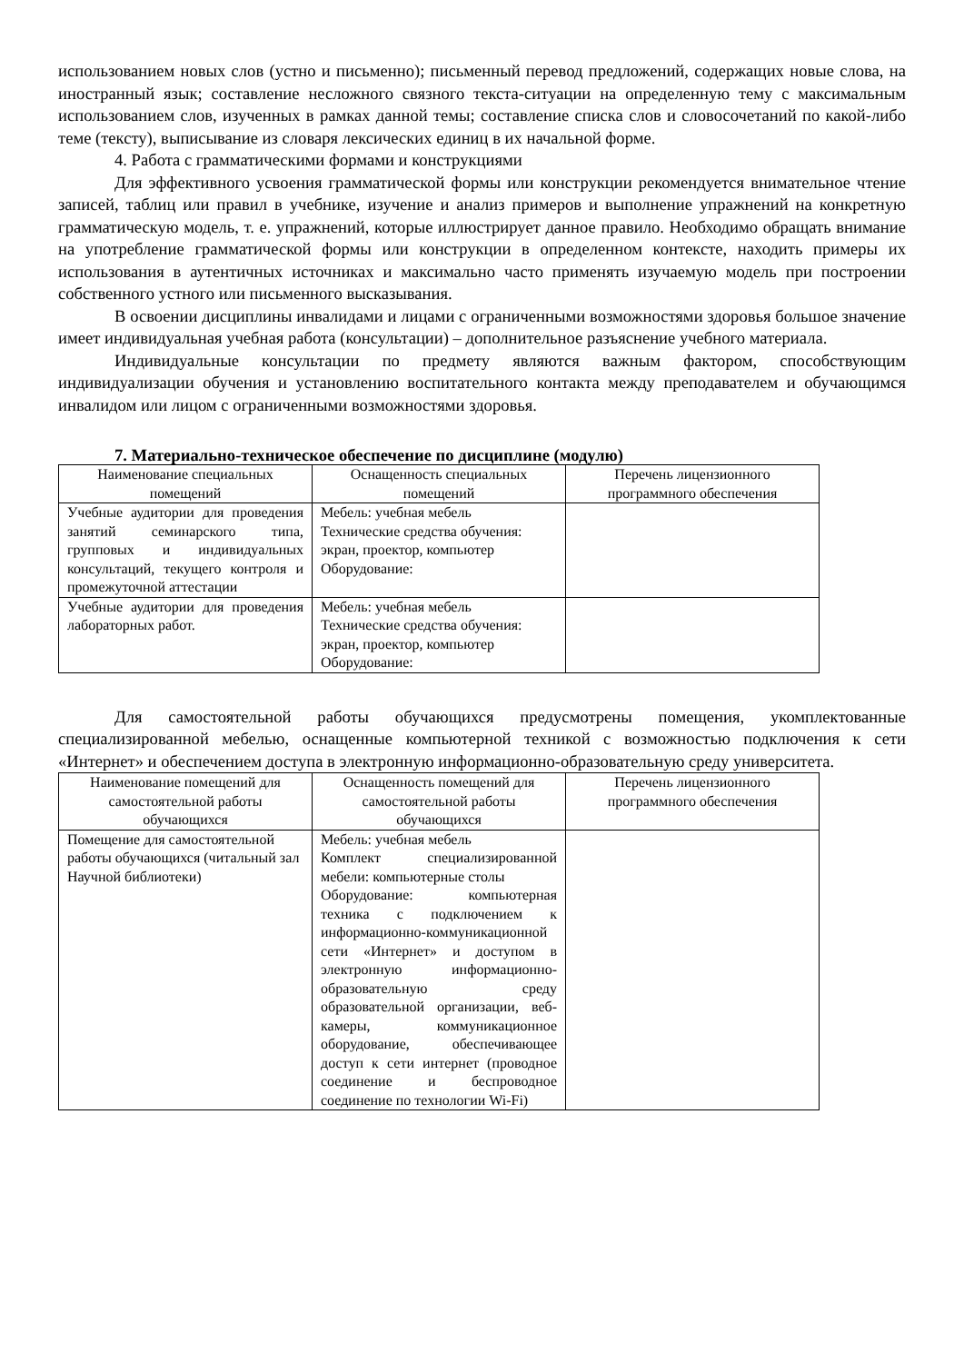использованием новых слов (устно и письменно); письменный перевод предложений, содержащих новые слова, на иностранный язык; составление несложного связного текста-ситуации на определенную тему с максимальным использованием слов, изученных в рамках данной темы; составление списка слов и словосочетаний по какой-либо теме (тексту), выписывание из словаря лексических единиц в их начальной форме.
4. Работа с грамматическими формами и конструкциями
Для эффективного усвоения грамматической формы или конструкции рекомендуется внимательное чтение записей, таблиц или правил в учебнике, изучение и анализ примеров и выполнение упражнений на конкретную грамматическую модель, т. е. упражнений, которые иллюстрирует данное правило. Необходимо обращать внимание на употребление грамматической формы или конструкции в определенном контексте, находить примеры их использования в аутентичных источниках и максимально часто применять изучаемую модель при построении собственного устного или письменного высказывания.
В освоении дисциплины инвалидами и лицами с ограниченными возможностями здоровья большое значение имеет индивидуальная учебная работа (консультации) – дополнительное разъяснение учебного материала.
Индивидуальные консультации по предмету являются важным фактором, способствующим индивидуализации обучения и установлению воспитательного контакта между преподавателем и обучающимся инвалидом или лицом с ограниченными возможностями здоровья.
7. Материально-техническое обеспечение по дисциплине (модулю)
| Наименование специальных помещений | Оснащенность специальных помещений | Перечень лицензионного программного обеспечения |
| --- | --- | --- |
| Учебные аудитории для проведения занятий семинарского типа, групповых и индивидуальных консультаций, текущего контроля и промежуточной аттестации | Мебель: учебная мебель Технические средства обучения: экран, проектор, компьютер Оборудование: | |
| Учебные аудитории для проведения лабораторных работ. | Мебель: учебная мебель Технические средства обучения: экран, проектор, компьютер Оборудование: | |
Для самостоятельной работы обучающихся предусмотрены помещения, укомплектованные специализированной мебелью, оснащенные компьютерной техникой с возможностью подключения к сети «Интернет» и обеспечением доступа в электронную информационно-образовательную среду университета.
| Наименование помещений для самостоятельной работы обучающихся | Оснащенность помещений для самостоятельной работы обучающихся | Перечень лицензионного программного обеспечения |
| --- | --- | --- |
| Помещение для самостоятельной работы обучающихся (читальный зал Научной библиотеки) | Мебель: учебная мебель Комплект специализированной мебели: компьютерные столы Оборудование: компьютерная техника с подключением к информационно-коммуникационной сети «Интернет» и доступом в электронную информационно-образовательную среду образовательной организации, веб-камеры, коммуникационное оборудование, обеспечивающее доступ к сети интернет (проводное соединение и беспроводное соединение по технологии Wi-Fi) | |